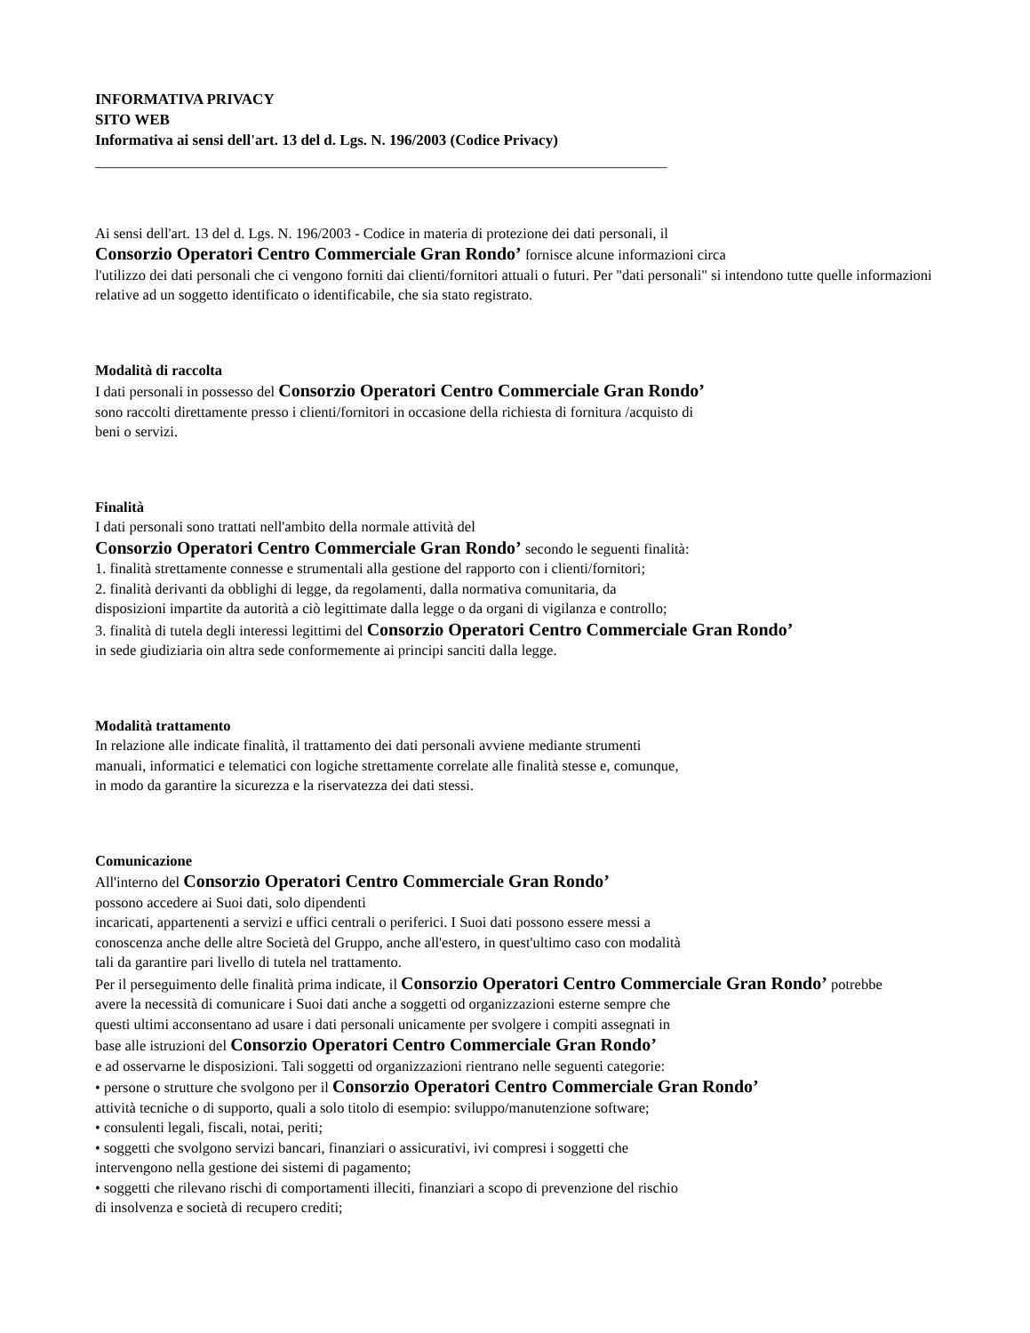INFORMATIVA PRIVACY
SITO WEB
Informativa ai sensi dell'art. 13 del d. Lgs. N. 196/2003 (Codice Privacy)
______________________________________________________________________________
Ai sensi dell'art. 13 del d. Lgs. N. 196/2003 - Codice in materia di protezione dei dati personali, il
Consorzio Operatori Centro Commerciale Gran Rondo’ fornisce alcune informazioni circa
l'utilizzo dei dati personali che ci vengono forniti dai clienti/fornitori attuali o futuri. Per "dati personali" si intendono tutte quelle informazioni relative ad un soggetto identificato o identificabile, che sia stato registrato.
Modalità di raccolta
I dati personali in possesso del Consorzio Operatori Centro Commerciale Gran Rondo’
sono raccolti direttamente presso i clienti/fornitori in occasione della richiesta di fornitura /acquisto di
beni o servizi.
Finalità
I dati personali sono trattati nell'ambito della normale attività del
Consorzio Operatori Centro Commerciale Gran Rondo’ secondo le seguenti finalità:
1. finalità strettamente connesse e strumentali alla gestione del rapporto con i clienti/fornitori;
2. finalità derivanti da obblighi di legge, da regolamenti, dalla normativa comunitaria, da
disposizioni impartite da autorità a ciò legittimate dalla legge o da organi di vigilanza e controllo;
3. finalità di tutela degli interessi legittimi del Consorzio Operatori Centro Commerciale Gran Rondo’
in sede giudiziaria oin altra sede conformemente ai principi sanciti dalla legge.
Modalità trattamento
In relazione alle indicate finalità, il trattamento dei dati personali avviene mediante strumenti
manuali, informatici e telematici con logiche strettamente correlate alle finalità stesse e, comunque,
in modo da garantire la sicurezza e la riservatezza dei dati stessi.
Comunicazione
All'interno del Consorzio Operatori Centro Commerciale Gran Rondo’
possono accedere ai Suoi dati, solo dipendenti
incaricati, appartenenti a servizi e uffici centrali o periferici. I Suoi dati possono essere messi a
conoscenza anche delle altre Società del Gruppo, anche all'estero, in quest'ultimo caso con modalità
tali da garantire pari livello di tutela nel trattamento.
Per il perseguimento delle finalità prima indicate, il Consorzio Operatori Centro Commerciale Gran Rondo’ potrebbe
avere la necessità di comunicare i Suoi dati anche a soggetti od organizzazioni esterne sempre che
questi ultimi acconsentano ad usare i dati personali unicamente per svolgere i compiti assegnati in
base alle istruzioni del Consorzio Operatori Centro Commerciale Gran Rondo’
e ad osservarne le disposizioni. Tali soggetti od organizzazioni rientrano nelle seguenti categorie:
• persone o strutture che svolgono per il Consorzio Operatori Centro Commerciale Gran Rondo’
attività tecniche o di supporto, quali a solo titolo di esempio: sviluppo/manutenzione software;
• consulenti legali, fiscali, notai, periti;
• soggetti che svolgono servizi bancari, finanziari o assicurativi, ivi compresi i soggetti che
intervengono nella gestione dei sistemi di pagamento;
• soggetti che rilevano rischi di comportamenti illeciti, finanziari a scopo di prevenzione del rischio
di insolvenza e società di recupero crediti;